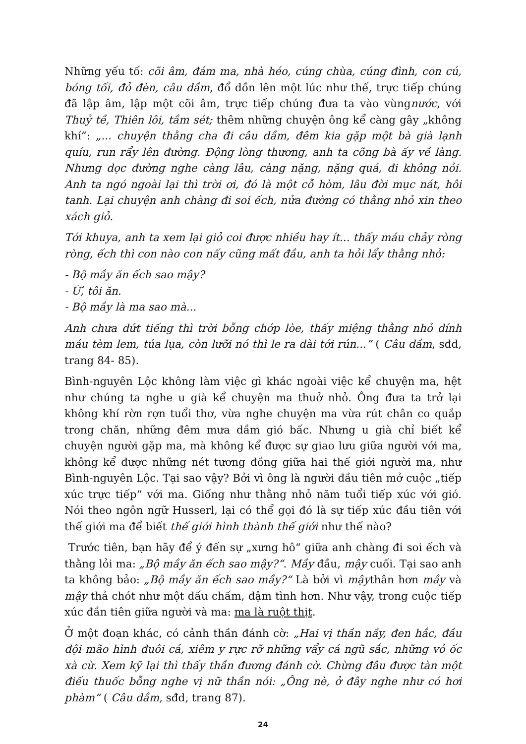Những yếu tố: cõi âm, đám ma, nhà héo, cúng chùa, cúng đình, con cú, bóng tối, đỏ đèn, câu dầm, đổ dồn lên một lúc như thế, trực tiếp chúng đã lập âm, lập một cõi âm, trực tiếp chúng đưa ta vào vùngnước, với Thuỷ tề, Thiên lôi, tầm sét; thêm những chuyện ông kể càng gây „không khí“: „... chuyện thằng cha đi câu dầm, đêm kia gặp một bà già lạnh quíu, run rẩy lên đường. Động lòng thương, anh ta cõng bà ấy về làng. Nhưng dọc đường nghe càng lâu, càng nặng, nặng quá, đi không nỏi. Anh ta ngó ngoài lại thì trời ơi, đó là một cỗ hòm, lâu đời mục nát, hôi tanh. Lại chuyện anh chàng đi soi ếch, nửa đường có thằng nhỏ xin theo xách giỏ.
Tới khuya, anh ta xem lại giỏ coi được nhiều hay ít... thấy máu chảy ròng ròng, ếch thì con nào con nấy cũng mất đầu, anh ta hỏi lẩy thằng nhỏ:
- Bộ mầy ăn ếch sao mậy?
- Ừ, tôi ăn.
- Bộ mầy là ma sao mà...
Anh chưa dứt tiếng thì trời bỗng chớp lòe, thấy miệng thằng nhỏ dính máu tèm lem, túa lụa, còn lưỡi nó thì le ra dài tới rún...“ ( Câu dầm, sđd, trang 84- 85).
Bình-nguyên Lộc không làm việc gì khác ngoài việc kể chuyện ma, hệt như chúng ta nghe u già kể chuyện ma thuở nhỏ. Ông đưa ta trở lại không khí rờn rợn tuổi thơ, vừa nghe chuyện ma vừa rút chân co quắp trong chăn, những đêm mưa dầm gió bấc. Nhưng u già chỉ biết kể chuyện người gặp ma, mà không kể được sự giao lưu giữa người với ma, không kể được những nét tương đồng giữa hai thế giới người ma, như Bình-nguyên Lộc. Tại sao vậy? Bởi vì ông là người đầu tiên mở cuộc „tiếp xúc trực tiếp“ với ma. Giống như thằng nhỏ năm tuổi tiếp xúc với gió. Nói theo ngôn ngữ Husserl, lại có thể gọi đó là sự tiếp xúc đầu tiên với thế giới ma để biết thế giới hình thành thế giới như thế nào?
Trước tiên, bạn hãy để ý đến sự „xưng hô“ giữa anh chàng đi soi ếch và thằng lỏi ma: „Bộ mầy ăn ếch sao mậy?“. Mầy đầu, mậy cuối. Tại sao anh ta không bảo: „Bộ mầy ăn ếch sao mầy?“ Là bởi vì mậythân hơn mầy và mậy thả chót như một dấu chấm, đậm tình hơn. Như vậy, trong cuộc tiếp xúc đần tiên giữa người và ma: ma là ruột thịt.
Ở một đoạn khác, có cảnh thần đánh cờ: „Hai vị thần nầy, đen hắc, đầu đội mão hình đuôi cá, xiêm y rực rỡ những vẩy cá ngũ sắc, những vỏ ốc xà cừ. Xem kỹ lại thì thấy thần đương đánh cờ. Chừng đâu được tàn một điếu thuốc bỗng nghe vị nữ thần nói: „Ông nè, ở đây nghe như có hơi phàm“ ( Câu dầm, sđd, trang 87).
24